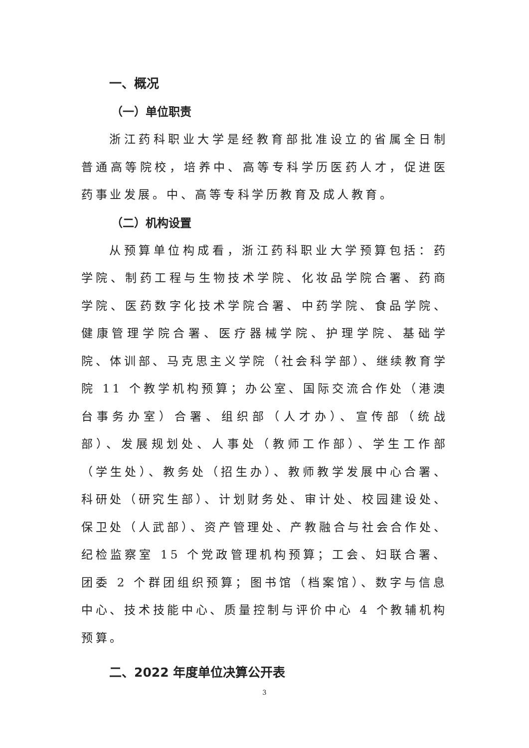一、概况
（一）单位职责
浙江药科职业大学是经教育部批准设立的省属全日制普通高等院校，培养中、高等专科学历医药人才，促进医药事业发展。中、高等专科学历教育及成人教育。
（二）机构设置
从预算单位构成看，浙江药科职业大学预算包括：药学院、制药工程与生物技术学院、化妆品学院合署、药商学院、医药数字化技术学院合署、中药学院、食品学院、健康管理学院合署、医疗器械学院、护理学院、基础学院、体训部、马克思主义学院（社会科学部）、继续教育学院 11 个教学机构预算；办公室、国际交流合作处（港澳台事务办室）合署、组织部（人才办）、宣传部（统战部）、发展规划处、人事处（教师工作部）、学生工作部（学生处）、教务处（招生办）、教师教学发展中心合署、科研处（研究生部）、计划财务处、审计处、校园建设处、保卫处（人武部）、资产管理处、产教融合与社会合作处、纪检监察室 15 个党政管理机构预算；工会、妇联合署、团委 2 个群团组织预算；图书馆（档案馆）、数字与信息中心、技术技能中心、质量控制与评价中心 4 个教辅机构预算。
二、2022 年度单位决算公开表
3